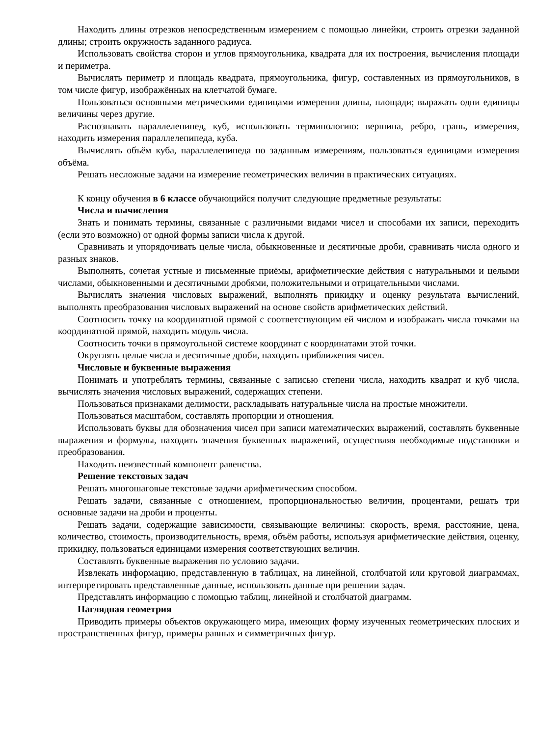Находить длины отрезков непосредственным измерением с помощью линейки, строить отрезки заданной длины; строить окружность заданного радиуса.
Использовать свойства сторон и углов прямоугольника, квадрата для их построения, вычисления площади и периметра.
Вычислять периметр и площадь квадрата, прямоугольника, фигур, составленных из прямоугольников, в том числе фигур, изображённых на клетчатой бумаге.
Пользоваться основными метрическими единицами измерения длины, площади; выражать одни единицы величины через другие.
Распознавать параллелепипед, куб, использовать терминологию: вершина, ребро, грань, измерения, находить измерения параллелепипеда, куба.
Вычислять объём куба, параллелепипеда по заданным измерениям, пользоваться единицами измерения объёма.
Решать несложные задачи на измерение геометрических величин в практических ситуациях.
К концу обучения в 6 классе обучающийся получит следующие предметные результаты:
Числа и вычисления
Знать и понимать термины, связанные с различными видами чисел и способами их записи, переходить (если это возможно) от одной формы записи числа к другой.
Сравнивать и упорядочивать целые числа, обыкновенные и десятичные дроби, сравнивать числа одного и разных знаков.
Выполнять, сочетая устные и письменные приёмы, арифметические действия с натуральными и целыми числами, обыкновенными и десятичными дробями, положительными и отрицательными числами.
Вычислять значения числовых выражений, выполнять прикидку и оценку результата вычислений, выполнять преобразования числовых выражений на основе свойств арифметических действий.
Соотносить точку на координатной прямой с соответствующим ей числом и изображать числа точками на координатной прямой, находить модуль числа.
Соотносить точки в прямоугольной системе координат с координатами этой точки.
Округлять целые числа и десятичные дроби, находить приближения чисел.
Числовые и буквенные выражения
Понимать и употреблять термины, связанные с записью степени числа, находить квадрат и куб числа, вычислять значения числовых выражений, содержащих степени.
Пользоваться признаками делимости, раскладывать натуральные числа на простые множители.
Пользоваться масштабом, составлять пропорции и отношения.
Использовать буквы для обозначения чисел при записи математических выражений, составлять буквенные выражения и формулы, находить значения буквенных выражений, осуществляя необходимые подстановки и преобразования.
Находить неизвестный компонент равенства.
Решение текстовых задач
Решать многошаговые текстовые задачи арифметическим способом.
Решать задачи, связанные с отношением, пропорциональностью величин, процентами, решать три основные задачи на дроби и проценты.
Решать задачи, содержащие зависимости, связывающие величины: скорость, время, расстояние, цена, количество, стоимость, производительность, время, объём работы, используя арифметические действия, оценку, прикидку, пользоваться единицами измерения соответствующих величин.
Составлять буквенные выражения по условию задачи.
Извлекать информацию, представленную в таблицах, на линейной, столбчатой или круговой диаграммах, интерпретировать представленные данные, использовать данные при решении задач.
Представлять информацию с помощью таблиц, линейной и столбчатой диаграмм.
Наглядная геометрия
Приводить примеры объектов окружающего мира, имеющих форму изученных геометрических плоских и пространственных фигур, примеры равных и симметричных фигур.